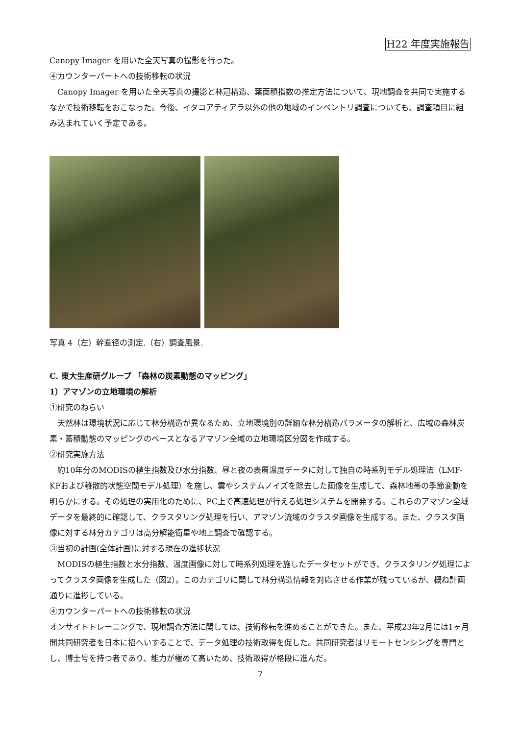H22 年度実施報告
Canopy Imager を用いた全天写真の撮影を行った。
④カウンターパートへの技術移転の状況
Canopy Imager を用いた全天写真の撮影と林冠構造、葉面積指数の推定方法について、現地調査を共同で実施するなかで技術移転をおこなった。今後、イタコアティアラ以外の他の地域のインベントリ調査についても、調査項目に組み込まれていく予定である。
写真 4（左）幹直径の測定.（右）調査風景.
C. 東大生産研グループ 「森林の炭素動態のマッピング」
1）アマゾンの立地環境の解析
①研究のねらい
天然林は環境状況に応じて林分構造が異なるため、立地環境別の詳細な林分構造パラメータの解析と、広域の森林炭素・蓄積動態のマッピングのベースとなるアマゾン全域の立地環境区分図を作成する。
②研究実施方法
約10年分のMODISの植生指数及び水分指数、昼と夜の表層温度データに対して独自の時系列モデル処理法（LMF-KFおよび離散的状態空間モデル処理）を施し、雲やシステムノイズを除去した画像を生成して、森林地帯の季節変動を明らかにする。その処理の実用化のために、PC上で高速処理が行える処理システムを開発する。これらのアマゾン全域データを最終的に確認して、クラスタリング処理を行い、アマゾン流域のクラスタ画像を生成する。また、クラスタ画像に対する林分カテゴリは高分解能衛星や地上調査で確認する。
③当初の計画(全体計画)に対する現在の進捗状況
MODISの植生指数と水分指数、温度画像に対して時系列処理を施したデータセットができ、クラスタリング処理によってクラスタ画像を生成した（図2）。このカテゴリに関して林分構造情報を対応させる作業が残っているが、概ね計画通りに進捗している。
④カウンターパートへの技術移転の状況
オンサイトトレーニングで、現地調査方法に関しては、技術移転を進めることができた。また、平成23年2月には1ヶ月間共同研究者を日本に招へいすることで、データ処理の技術取得を促した。共同研究者はリモートセンシングを専門とし、博士号を持つ者であり、能力が極めて高いため、技術取得が格段に進んだ。
7